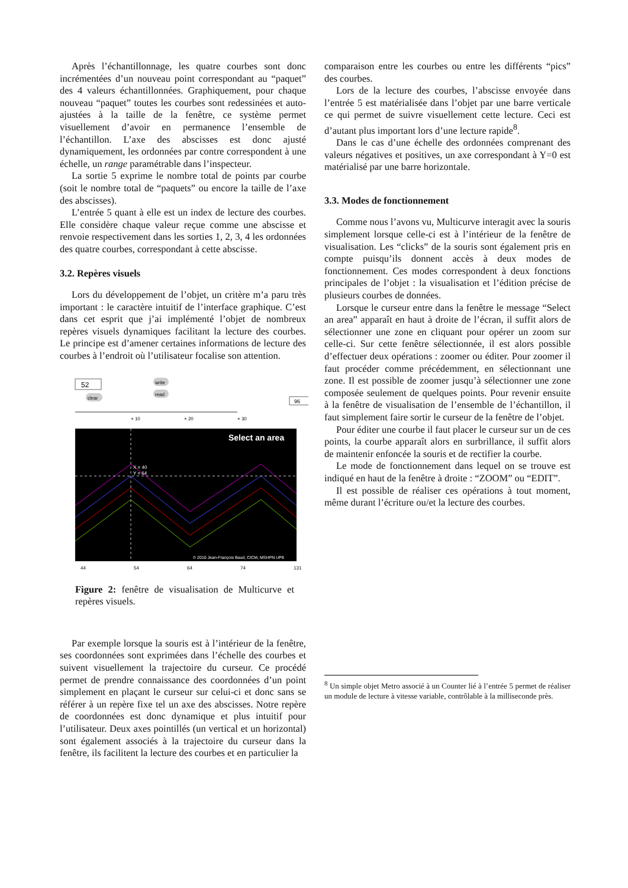Après l’échantillonnage, les quatre courbes sont donc incrémentées d’un nouveau point correspondant au “paquet” des 4 valeurs échantillonnées. Graphiquement, pour chaque nouveau “paquet” toutes les courbes sont redessinées et auto-ajustées à la taille de la fenêtre, ce système permet visuellement d’avoir en permanence l’ensemble de l’échantillon. L’axe des abscisses est donc ajusté dynamiquement, les ordonnées par contre correspondent à une échelle, un range paramétrable dans l’inspecteur.
La sortie 5 exprime le nombre total de points par courbe (soit le nombre total de “paquets” ou encore la taille de l’axe des abscisses).
L’entrée 5 quant à elle est un index de lecture des courbes. Elle considère chaque valeur reçue comme une abscisse et renvoie respectivement dans les sorties 1, 2, 3, 4 les ordonnées des quatre courbes, correspondant à cette abscisse.
3.2. Repères visuels
Lors du développement de l’objet, un critère m’a paru très important : le caractère intuitif de l’interface graphique. C’est dans cet esprit que j’ai implémenté l’objet de nombreux repères visuels dynamiques facilitant la lecture des courbes. Le principe est d’amener certaines informations de lecture des courbes à l’endroit où l’utilisateur focalise son attention.
52
write
read
clear
96
+ 10
+ 20
+ 30
Select an area
X = 40
Y = 64
© 2010 Jean-François Baud, CICM, MSHPN UP8
44
54
64
74
131
Figure 2: fenêtre de visualisation de Multicurve et repères visuels.
Par exemple lorsque la souris est à l’intérieur de la fenêtre, ses coordonnées sont exprimées dans l’échelle des courbes et suivent visuellement la trajectoire du curseur. Ce procédé permet de prendre connaissance des coordonnées d’un point simplement en plaçant le curseur sur celui-ci et donc sans se référer à un repère fixe tel un axe des abscisses. Notre repère de coordonnées est donc dynamique et plus intuitif pour l’utilisateur. Deux axes pointillés (un vertical et un horizontal) sont également associés à la trajectoire du curseur dans la fenêtre, ils facilitent la lecture des courbes et en particulier la
comparaison entre les courbes ou entre les différents “pics” des courbes.
Lors de la lecture des courbes, l’abscisse envoyée dans l’entrée 5 est matérialisée dans l’objet par une barre verticale ce qui permet de suivre visuellement cette lecture. Ceci est d’autant plus important lors d’une lecture rapide<sup>8</sup>.
Dans le cas d’une échelle des ordonnées comprenant des valeurs négatives et positives, un axe correspondant à Y=0 est matérialisé par une barre horizontale.
3.3. Modes de fonctionnement
Comme nous l’avons vu, Multicurve interagit avec la souris simplement lorsque celle-ci est à l’intérieur de la fenêtre de visualisation. Les “clicks” de la souris sont également pris en compte puisqu’ils donnent accès à deux modes de fonctionnement. Ces modes correspondent à deux fonctions principales de l’objet : la visualisation et l’édition précise de plusieurs courbes de données.
Lorsque le curseur entre dans la fenêtre le message “Select an area” apparaît en haut à droite de l’écran, il suffit alors de sélectionner une zone en cliquant pour opérer un zoom sur celle-ci. Sur cette fenêtre sélectionnée, il est alors possible d’effectuer deux opérations : zoomer ou éditer. Pour zoomer il faut procéder comme précédemment, en sélectionnant une zone. Il est possible de zoomer jusqu’à sélectionner une zone composée seulement de quelques points. Pour revenir ensuite à la fenêtre de visualisation de l’ensemble de l’échantillon, il faut simplement faire sortir le curseur de la fenêtre de l’objet.
Pour éditer une courbe il faut placer le curseur sur un de ces points, la courbe apparaît alors en surbrillance, il suffit alors de maintenir enfoncée la souris et de rectifier la courbe.
Le mode de fonctionnement dans lequel on se trouve est indiqué en haut de la fenêtre à droite : “ZOOM” ou “EDIT”.
Il est possible de réaliser ces opérations à tout moment, même durant l’écriture ou/et la lecture des courbes.
<sup>8</sup> Un simple objet Metro associé à un Counter lié à l’entrée 5 permet de réaliser un module de lecture à vitesse variable, contrôlable à la milliseconde près.